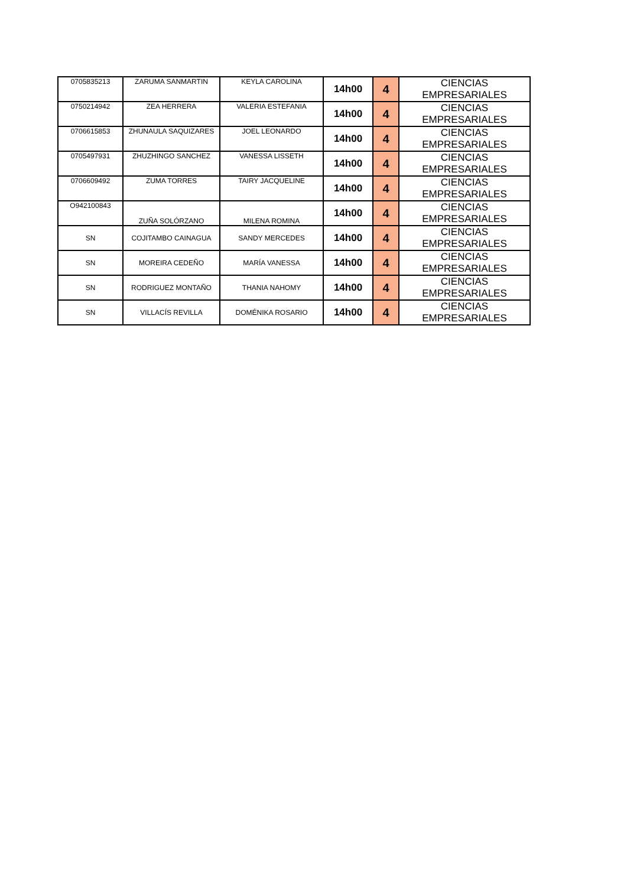| 0705835213 | ZARUMA SANMARTIN | KEYLA CAROLINA | 14h00 | 4 | CIENCIAS EMPRESARIALES |
| 0750214942 | ZEA HERRERA | VALERIA ESTEFANIA | 14h00 | 4 | CIENCIAS EMPRESARIALES |
| 0706615853 | ZHUNAULA SAQUIZARES | JOEL LEONARDO | 14h00 | 4 | CIENCIAS EMPRESARIALES |
| 0705497931 | ZHUZHINGO SANCHEZ | VANESSA LISSETH | 14h00 | 4 | CIENCIAS EMPRESARIALES |
| 0706609492 | ZUMA TORRES | TAIRY JACQUELINE | 14h00 | 4 | CIENCIAS EMPRESARIALES |
| O942100843 | ZUÑA SOLÓRZANO | MILENA ROMINA | 14h00 | 4 | CIENCIAS EMPRESARIALES |
| SN | COJITAMBO CAINAGUA | SANDY MERCEDES | 14h00 | 4 | CIENCIAS EMPRESARIALES |
| SN | MOREIRA CEDEÑO | MARÍA VANESSA | 14h00 | 4 | CIENCIAS EMPRESARIALES |
| SN | RODRIGUEZ MONTAÑO | THANIA NAHOMY | 14h00 | 4 | CIENCIAS EMPRESARIALES |
| SN | VILLACÍS REVILLA | DOMÉNIKA ROSARIO | 14h00 | 4 | CIENCIAS EMPRESARIALES |